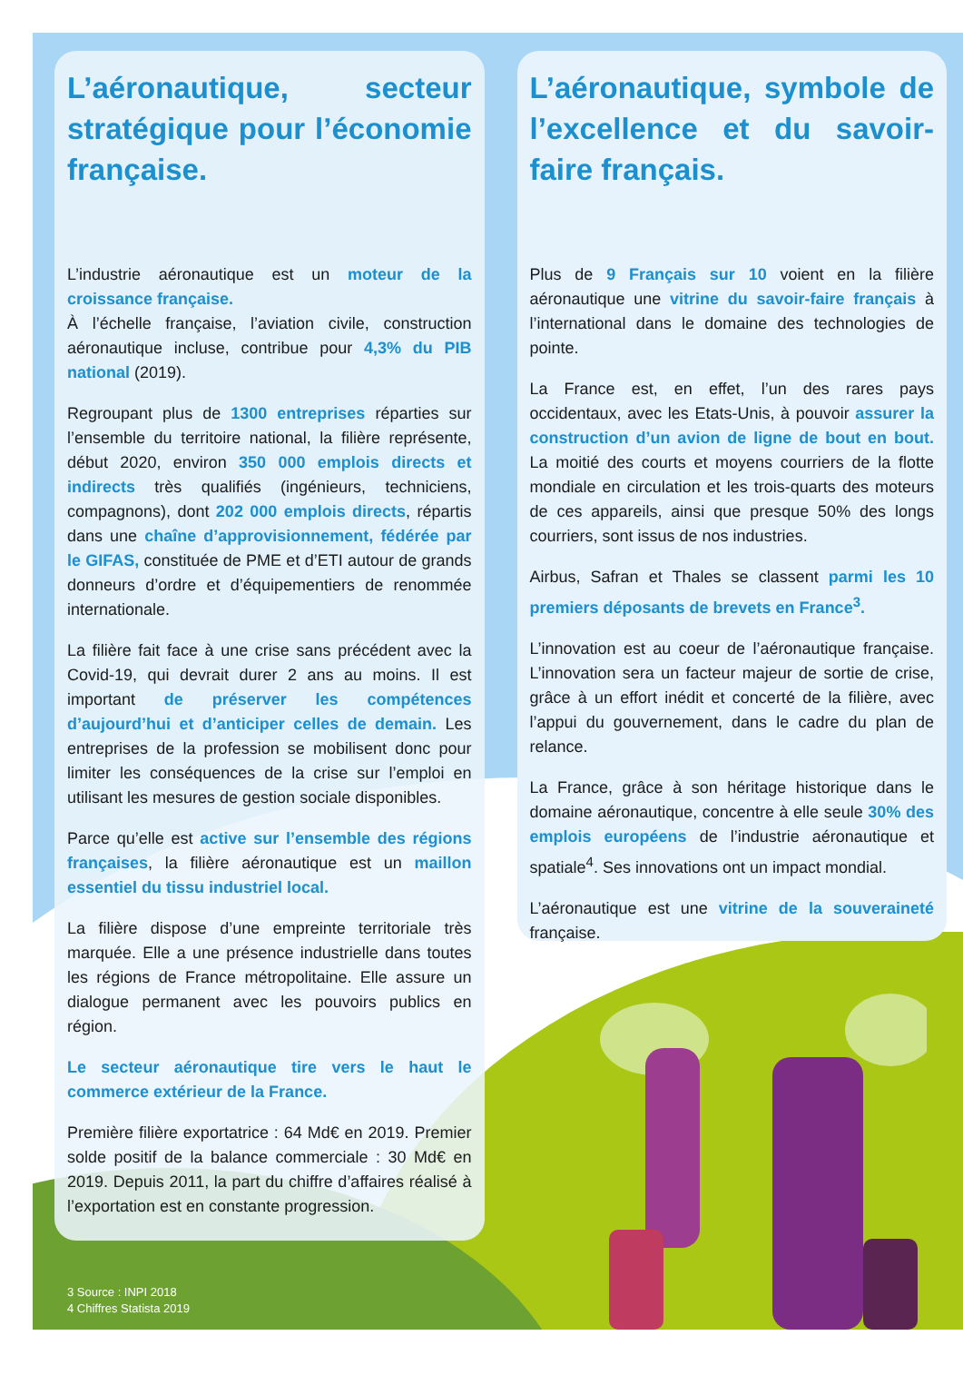L’aéronautique, secteur stratégique pour l’économie française.
L’industrie aéronautique est un moteur de la croissance française.
À l’échelle française, l’aviation civile, construction aéronautique incluse, contribue pour 4,3% du PIB national (2019).
Regroupant plus de 1300 entreprises réparties sur l’ensemble du territoire national, la filière représente, début 2020, environ 350 000 emplois directs et indirects très qualifiés (ingénieurs, techniciens, compagnons), dont 202 000 emplois directs, répartis dans une chaîne d’approvisionnement, fédérée par le GIFAS, constituée de PME et d’ETI autour de grands donneurs d’ordre et d’équipementiers de renommée internationale.
La filière fait face à une crise sans précédent avec la Covid-19, qui devrait durer 2 ans au moins. Il est important de préserver les compétences d’aujourd’hui et d’anticiper celles de demain. Les entreprises de la profession se mobilisent donc pour limiter les conséquences de la crise sur l’emploi en utilisant les mesures de gestion sociale disponibles.
Parce qu’elle est active sur l’ensemble des régions françaises, la filière aéronautique est un maillon essentiel du tissu industriel local.
La filière dispose d’une empreinte territoriale très marquée. Elle a une présence industrielle dans toutes les régions de France métropolitaine. Elle assure un dialogue permanent avec les pouvoirs publics en région.
Le secteur aéronautique tire vers le haut le commerce extérieur de la France.
Première filière exportatrice : 64 Md€ en 2019. Premier solde positif de la balance commerciale : 30 Md€ en 2019. Depuis 2011, la part du chiffre d’affaires réalisé à l’exportation est en constante progression.
L’aéronautique, symbole de l’excellence et du savoir-faire français.
Plus de 9 Français sur 10 voient en la filière aéronautique une vitrine du savoir-faire français à l’international dans le domaine des technologies de pointe.
La France est, en effet, l’un des rares pays occidentaux, avec les Etats-Unis, à pouvoir assurer la construction d’un avion de ligne de bout en bout. La moitié des courts et moyens courriers de la flotte mondiale en circulation et les trois-quarts des moteurs de ces appareils, ainsi que presque 50% des longs courriers, sont issus de nos industries.
Airbus, Safran et Thales se classent parmi les 10 premiers déposants de brevets en France<sup>3</sup>.
L’innovation est au coeur de l’aéronautique française. L’innovation sera un facteur majeur de sortie de crise, grâce à un effort inédit et concerté de la filière, avec l’appui du gouvernement, dans le cadre du plan de relance.
La France, grâce à son héritage historique dans le domaine aéronautique, concentre à elle seule 30% des emplois européens de l’industrie aéronautique et spatiale<sup>4</sup>. Ses innovations ont un impact mondial.
L’aéronautique est une vitrine de la souveraineté française.
3 Source : INPI 2018
4 Chiffres Statista 2019